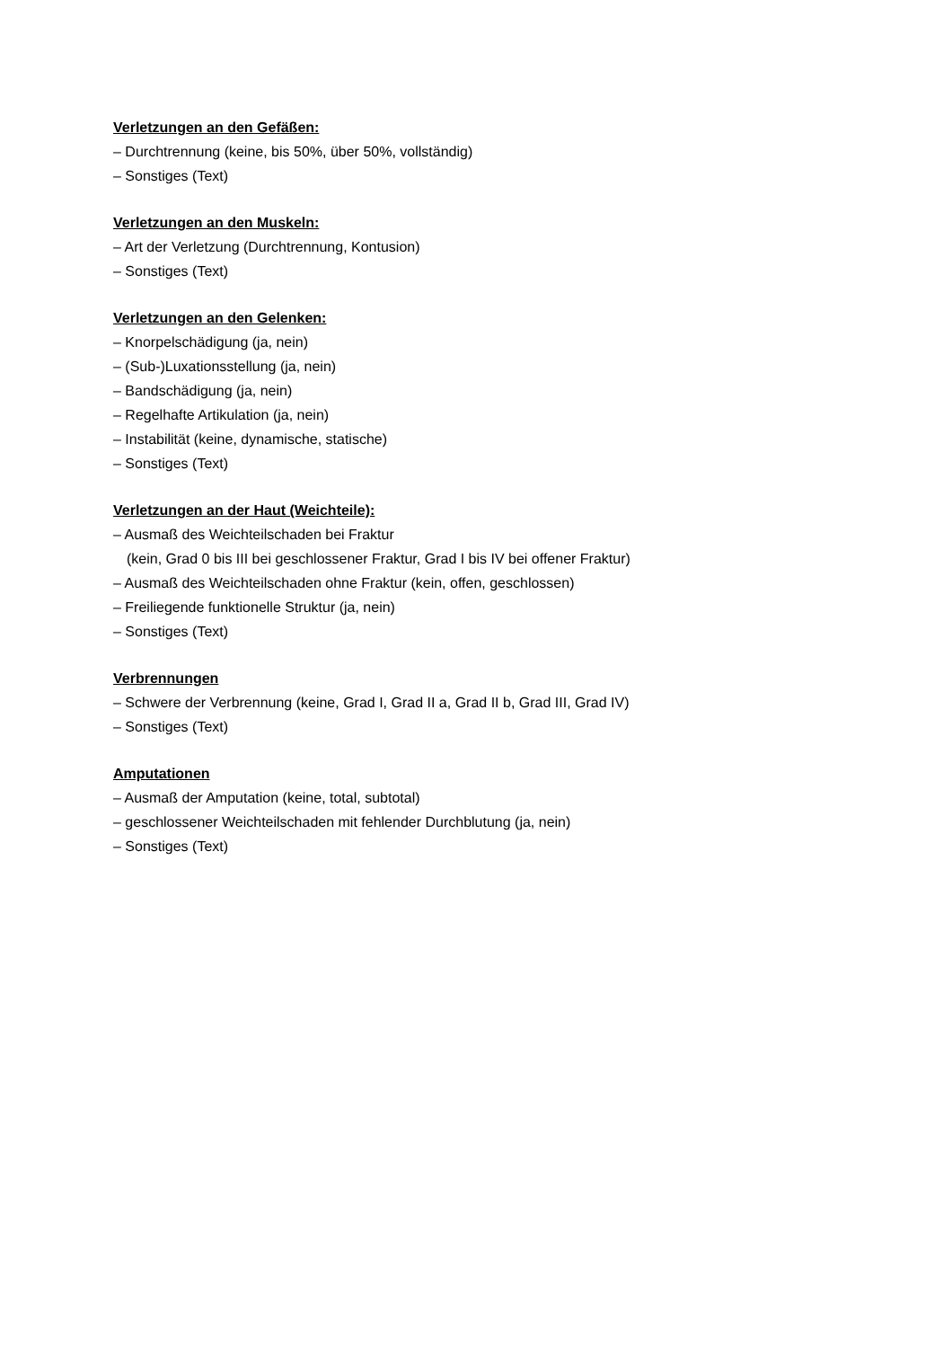Verletzungen an den Gefäßen:
– Durchtrennung (keine, bis 50%, über 50%, vollständig)
– Sonstiges (Text)
Verletzungen an den Muskeln:
– Art der Verletzung (Durchtrennung, Kontusion)
– Sonstiges (Text)
Verletzungen an den Gelenken:
– Knorpelschädigung (ja, nein)
– (Sub-)Luxationsstellung (ja, nein)
– Bandschädigung (ja, nein)
– Regelhafte Artikulation (ja, nein)
– Instabilität (keine, dynamische, statische)
– Sonstiges (Text)
Verletzungen an der Haut (Weichteile):
– Ausmaß des Weichteilschaden bei Fraktur
(kein, Grad 0 bis III bei geschlossener Fraktur, Grad I bis IV bei offener Fraktur)
– Ausmaß des Weichteilschaden ohne Fraktur (kein, offen, geschlossen)
– Freiliegende funktionelle Struktur (ja, nein)
– Sonstiges (Text)
Verbrennungen
– Schwere der Verbrennung (keine, Grad I, Grad II a, Grad II b, Grad III, Grad IV)
– Sonstiges (Text)
Amputationen
– Ausmaß der Amputation (keine, total, subtotal)
– geschlossener Weichteilschaden mit fehlender Durchblutung (ja, nein)
– Sonstiges (Text)